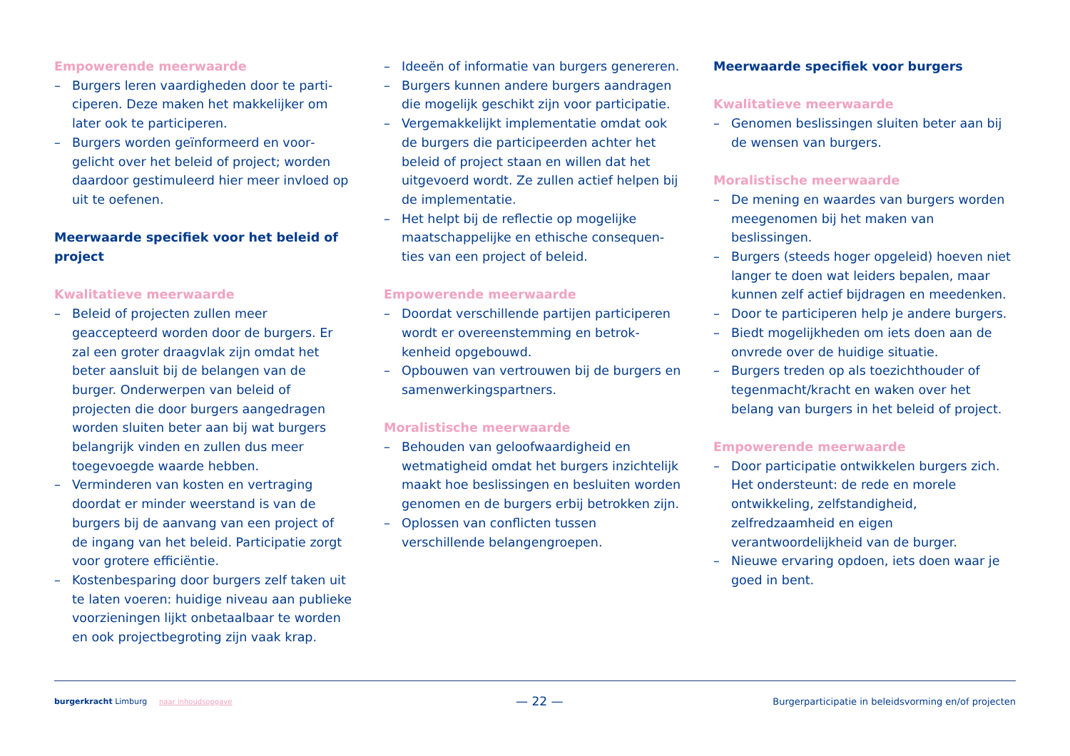Empowerende meerwaarde
– Burgers leren vaardigheden door te parti­ciperen. Deze maken het makkelijker om later ook te participeren.
– Burgers worden geïnformeerd en voor­gelicht over het beleid of project; worden daardoor gestimuleerd hier meer invloed op uit te oefenen.
Meerwaarde specifiek voor het beleid of project
Kwalitatieve meerwaarde
– Beleid of projecten zullen meer geaccepteerd worden door de burgers. Er zal een groter draagvlak zijn omdat het beter aansluit bij de belangen van de burger. Onderwerpen van beleid of projecten die door burgers aangedra­gen worden sluiten beter aan bij wat burgers belangrijk vinden en zullen dus meer toegevoegde waarde hebben.
– Verminderen van kosten en vertraging doordat er minder weerstand is van de burgers bij de aanvang van een project of de ingang van het beleid. Participatie zorgt voor grotere efficiëntie.
– Kostenbesparing door burgers zelf taken uit te laten voeren: huidige niveau aan publieke voorzieningen lijkt onbetaalbaar te worden en ook projectbegroting zijn vaak krap.
– Ideeën of informatie van burgers genereren.
– Burgers kunnen andere burgers aandragen die mogelijk geschikt zijn voor participatie.
– Vergemakkelijkt implementatie omdat ook de burgers die participeerden achter het beleid of project staan en willen dat het uitgevoerd wordt. Ze zullen actief helpen bij de implementatie.
– Het helpt bij de reflectie op mogelijke maatschappelijke en ethische consequen­ties van een project of beleid.
Empowerende meerwaarde
– Doordat verschillende partijen participe­ren wordt er overeenstemming en betrok­kenheid opgebouwd.
– Opbouwen van vertrouwen bij de burgers en samenwerkingspartners.
Moralistische meerwaarde
– Behouden van geloofwaardigheid en wetmatigheid omdat het burgers inzichtelijk maakt hoe beslissingen en besluiten worden genomen en de burgers erbij betrokken zijn.
– Oplossen van conflicten tussen verschillende belangengroepen.
Meerwaarde specifiek voor burgers
Kwalitatieve meerwaarde
– Genomen beslissingen sluiten beter aan bij de wensen van burgers.
Moralistische meerwaarde
– De mening en waardes van burgers worden meegenomen bij het maken van beslissingen.
– Burgers (steeds hoger opgeleid) hoeven niet langer te doen wat leiders bepalen, maar kunnen zelf actief bijdragen en meedenken.
– Door te participeren help je andere burgers.
– Biedt mogelijkheden om iets doen aan de onvrede over de huidige situatie.
– Burgers treden op als toezichthouder of tegenmacht/kracht en waken over het belang van burgers in het beleid of project.
Empowerende meerwaarde
– Door participatie ontwikkelen burgers zich. Het ondersteunt: de rede en morele ontwikkeling, zelfstandigheid, zelfredzaamheid en eigen verantwoordelijkheid van de burger.
– Nieuwe ervaring opdoen, iets doen waar je goed in bent.
burgerkracht Limburg naar inhoudsopgave
— 22 —
Burgerparticipatie in beleidsvorming en/of projecten